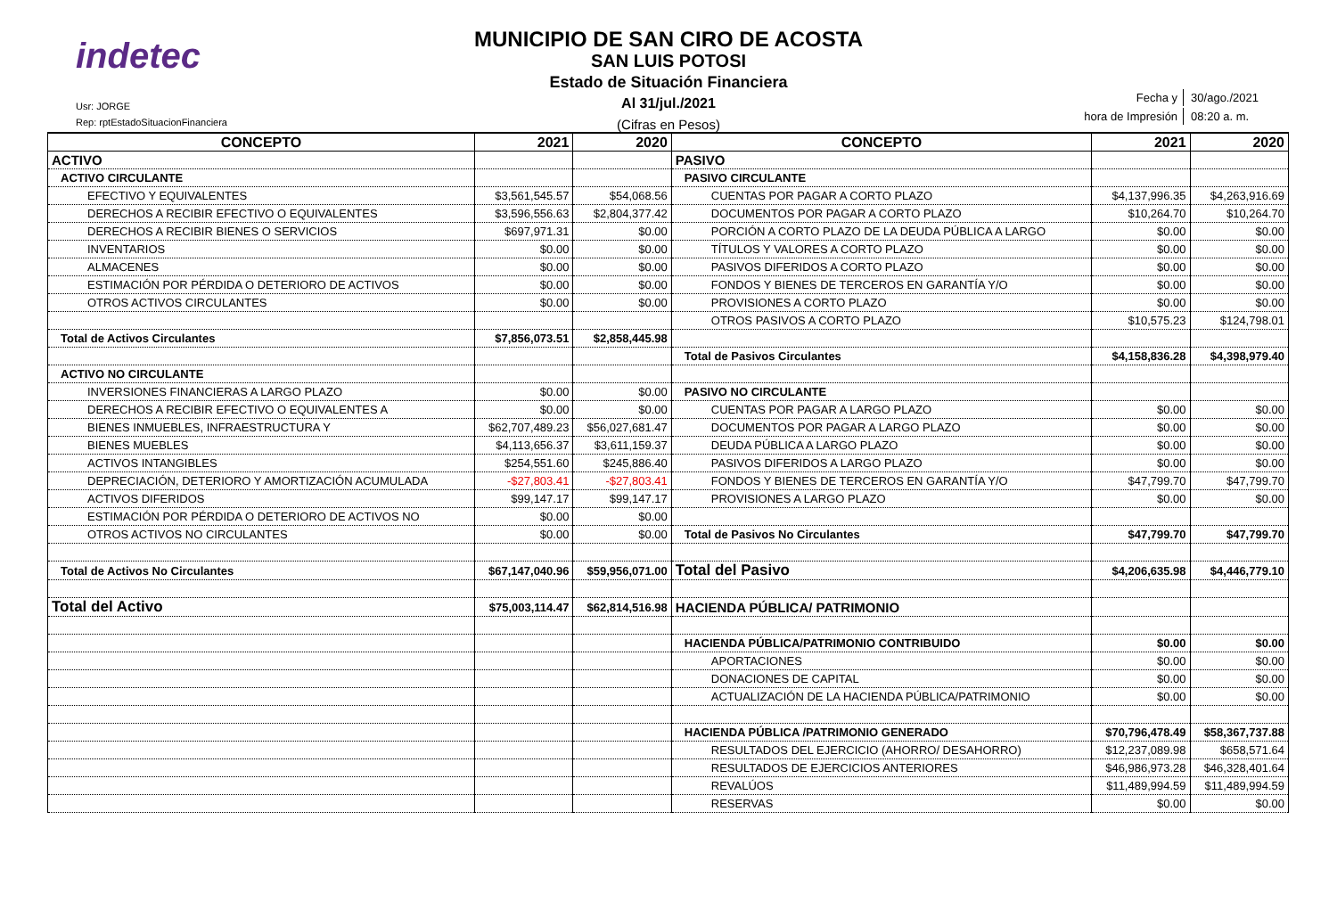indetec
Usr: JORGE
Rep: rptEstadoSituacionFinanciera
MUNICIPIO DE SAN CIRO DE ACOSTA
SAN LUIS POTOSI
Estado de Situación Financiera
Al 31/jul./2021
(Cifras en Pesos)
| Fecha y | 30/ago./2021 |
| hora de Impresión | 08:20 a. m. |
| CONCEPTO | 2021 | 2020 | CONCEPTO | 2021 | 2020 |
| --- | --- | --- | --- | --- | --- |
| ACTIVO | | | PASIVO | | |
| ACTIVO CIRCULANTE | | | PASIVO CIRCULANTE | | |
| EFECTIVO Y EQUIVALENTES | $3,561,545.57 | $54,068.56 | CUENTAS POR PAGAR A CORTO PLAZO | $4,137,996.35 | $4,263,916.69 |
| DERECHOS A RECIBIR EFECTIVO O EQUIVALENTES | $3,596,556.63 | $2,804,377.42 | DOCUMENTOS POR PAGAR A CORTO PLAZO | $10,264.70 | $10,264.70 |
| DERECHOS A RECIBIR BIENES O SERVICIOS | $697,971.31 | $0.00 | PORCIÓN A CORTO PLAZO DE LA DEUDA PÚBLICA A LARGO | $0.00 | $0.00 |
| INVENTARIOS | $0.00 | $0.00 | TÍTULOS Y VALORES A CORTO PLAZO | $0.00 | $0.00 |
| ALMACENES | $0.00 | $0.00 | PASIVOS DIFERIDOS A CORTO PLAZO | $0.00 | $0.00 |
| ESTIMACIÓN POR PÉRDIDA O DETERIORO DE ACTIVOS | $0.00 | $0.00 | FONDOS Y BIENES DE TERCEROS EN GARANTÍA Y/O | $0.00 | $0.00 |
| OTROS ACTIVOS CIRCULANTES | $0.00 | $0.00 | PROVISIONES A CORTO PLAZO | $0.00 | $0.00 |
| | | | OTROS PASIVOS A CORTO PLAZO | $10,575.23 | $124,798.01 |
| Total de Activos Circulantes | $7,856,073.51 | $2,858,445.98 | | | |
| | | | Total de Pasivos Circulantes | $4,158,836.28 | $4,398,979.40 |
| ACTIVO NO CIRCULANTE | | | | | |
| INVERSIONES FINANCIERAS A LARGO PLAZO | $0.00 | $0.00 | PASIVO NO CIRCULANTE | | |
| DERECHOS A RECIBIR EFECTIVO O EQUIVALENTES A | $0.00 | $0.00 | CUENTAS POR PAGAR A LARGO PLAZO | $0.00 | $0.00 |
| BIENES INMUEBLES, INFRAESTRUCTURA Y | $62,707,489.23 | $56,027,681.47 | DOCUMENTOS POR PAGAR A LARGO PLAZO | $0.00 | $0.00 |
| BIENES MUEBLES | $4,113,656.37 | $3,611,159.37 | DEUDA PÚBLICA A LARGO PLAZO | $0.00 | $0.00 |
| ACTIVOS INTANGIBLES | $254,551.60 | $245,886.40 | PASIVOS DIFERIDOS A LARGO PLAZO | $0.00 | $0.00 |
| DEPRECIACIÓN, DETERIORO Y AMORTIZACIÓN ACUMULADA | -$27,803.41 | -$27,803.41 | FONDOS Y BIENES DE TERCEROS EN GARANTÍA Y/O | $47,799.70 | $47,799.70 |
| ACTIVOS DIFERIDOS | $99,147.17 | $99,147.17 | PROVISIONES A LARGO PLAZO | $0.00 | $0.00 |
| ESTIMACIÓN POR PÉRDIDA O DETERIORO DE ACTIVOS NO | $0.00 | $0.00 | | | |
| OTROS ACTIVOS NO CIRCULANTES | $0.00 | $0.00 | Total de Pasivos No Circulantes | $47,799.70 | $47,799.70 |
| Total de Activos No Circulantes | $67,147,040.96 | $59,956,071.00 | Total del Pasivo | $4,206,635.98 | $4,446,779.10 |
| Total del Activo | $75,003,114.47 | $62,814,516.98 | HACIENDA PÚBLICA/ PATRIMONIO | | |
| | | | HACIENDA PÚBLICA/PATRIMONIO CONTRIBUIDO | $0.00 | $0.00 |
| | | | APORTACIONES | $0.00 | $0.00 |
| | | | DONACIONES DE CAPITAL | $0.00 | $0.00 |
| | | | ACTUALIZACIÓN DE LA HACIENDA PÚBLICA/PATRIMONIO | $0.00 | $0.00 |
| | | | HACIENDA PÚBLICA /PATRIMONIO GENERADO | $70,796,478.49 | $58,367,737.88 |
| | | | RESULTADOS DEL EJERCICIO (AHORRO/ DESAHORRO) | $12,237,089.98 | $658,571.64 |
| | | | RESULTADOS DE EJERCICIOS ANTERIORES | $46,986,973.28 | $46,328,401.64 |
| | | | REVALÚOS | $11,489,994.59 | $11,489,994.59 |
| | | | RESERVAS | $0.00 | $0.00 |